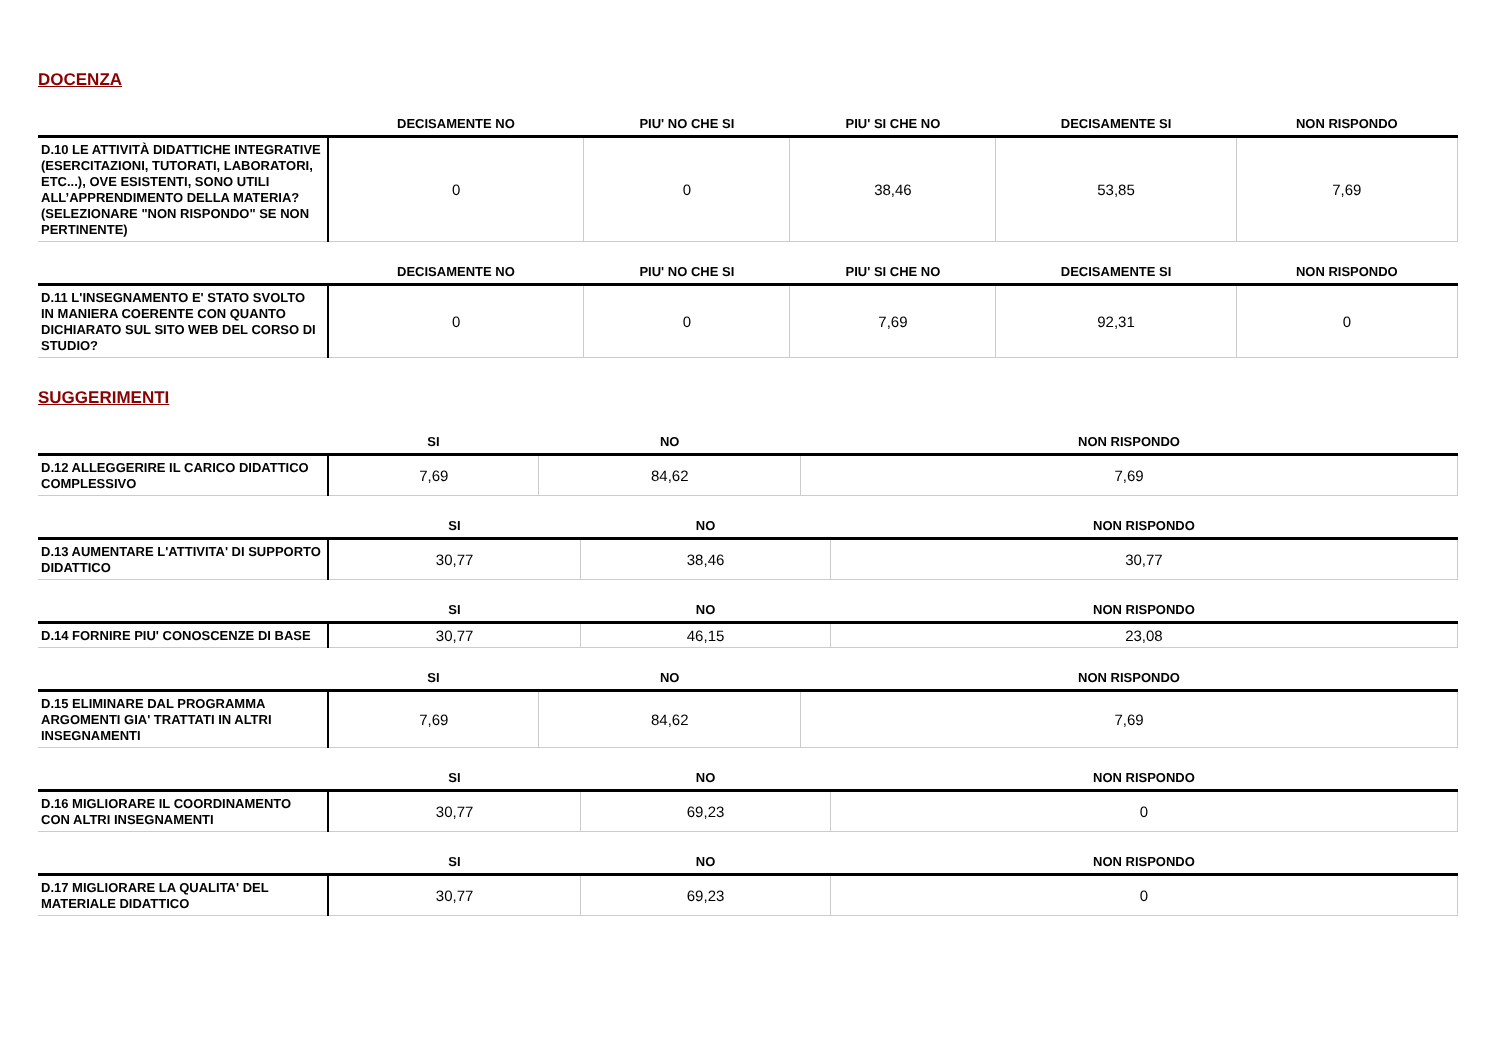DOCENZA
| | DECISAMENTE NO | PIU' NO CHE SI | PIU' SI CHE NO | DECISAMENTE SI | NON RISPONDO |
| --- | --- | --- | --- | --- | --- |
| D.10 LE ATTIVITÀ DIDATTICHE INTEGRATIVE (ESERCITAZIONI, TUTORATI, LABORATORI, ETC...), OVE ESISTENTI, SONO UTILI ALL’APPRENDIMENTO DELLA MATERIA? (SELEZIONARE "NON RISPONDO" SE NON PERTINENTE) | 0 | 0 | 38,46 | 53,85 | 7,69 |
| | DECISAMENTE NO | PIU' NO CHE SI | PIU' SI CHE NO | DECISAMENTE SI | NON RISPONDO |
| --- | --- | --- | --- | --- | --- |
| D.11 L'INSEGNAMENTO E' STATO SVOLTO IN MANIERA COERENTE CON QUANTO DICHIARATO SUL SITO WEB DEL CORSO DI STUDIO? | 0 | 0 | 7,69 | 92,31 | 0 |
SUGGERIMENTI
| | SI | NO | NON RISPONDO |
| --- | --- | --- | --- |
| D.12 ALLEGGERIRE IL CARICO DIDATTICO COMPLESSIVO | 7,69 | 84,62 | 7,69 |
| | SI | NO | NON RISPONDO |
| --- | --- | --- | --- |
| D.13 AUMENTARE L'ATTIVITA' DI SUPPORTO DIDATTICO | 30,77 | 38,46 | 30,77 |
| | SI | NO | NON RISPONDO |
| --- | --- | --- | --- |
| D.14 FORNIRE PIU' CONOSCENZE DI BASE | 30,77 | 46,15 | 23,08 |
| | SI | NO | NON RISPONDO |
| --- | --- | --- | --- |
| D.15 ELIMINARE DAL PROGRAMMA ARGOMENTI GIA' TRATTATI IN ALTRI INSEGNAMENTI | 7,69 | 84,62 | 7,69 |
| | SI | NO | NON RISPONDO |
| --- | --- | --- | --- |
| D.16 MIGLIORARE IL COORDINAMENTO CON ALTRI INSEGNAMENTI | 30,77 | 69,23 | 0 |
| | SI | NO | NON RISPONDO |
| --- | --- | --- | --- |
| D.17 MIGLIORARE LA QUALITA' DEL MATERIALE DIDATTICO | 30,77 | 69,23 | 0 |